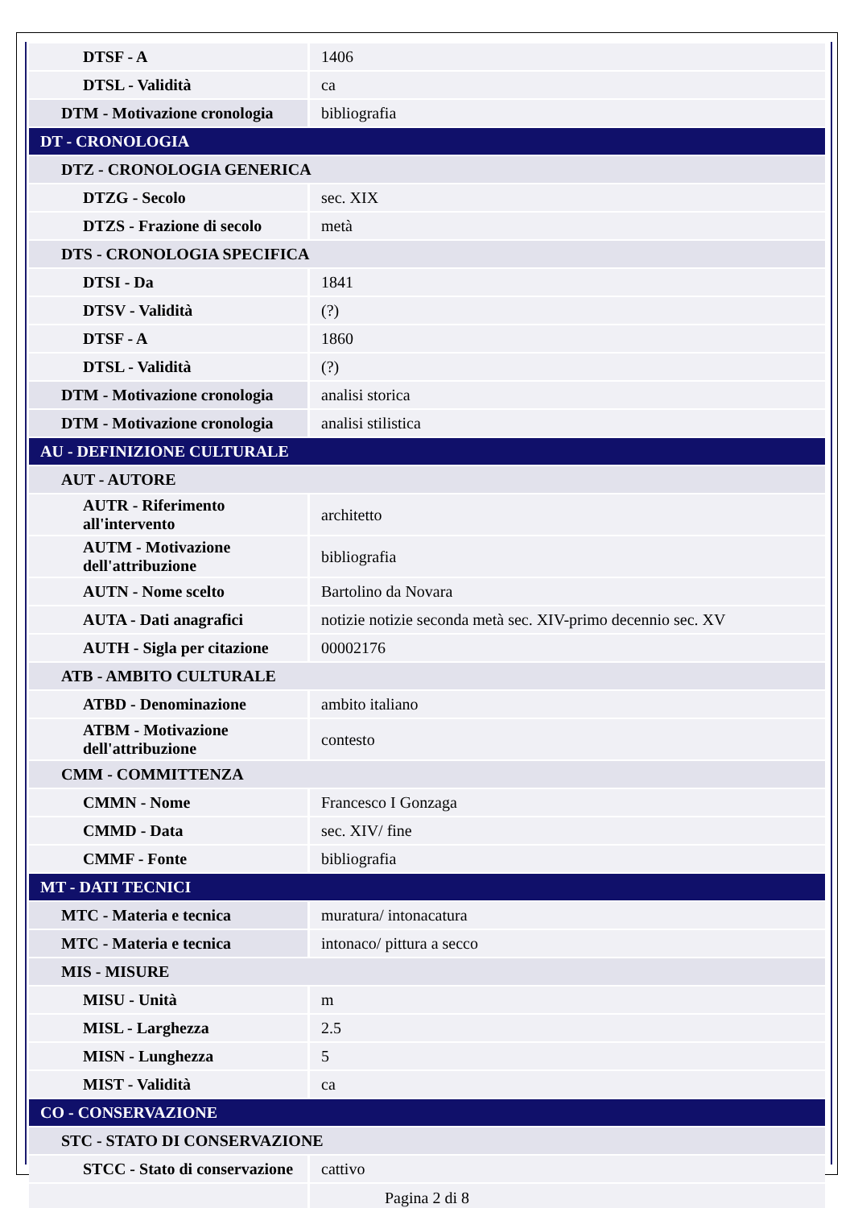| DTSF - A | 1406 |
| DTSL - Validità | ca |
| DTM - Motivazione cronologia | bibliografia |
| DT - CRONOLOGIA | |
| DTZ - CRONOLOGIA GENERICA | |
| DTZG - Secolo | sec. XIX |
| DTZS - Frazione di secolo | metà |
| DTS - CRONOLOGIA SPECIFICA | |
| DTSI - Da | 1841 |
| DTSV - Validità | (?) |
| DTSF - A | 1860 |
| DTSL - Validità | (?) |
| DTM - Motivazione cronologia | analisi storica |
| DTM - Motivazione cronologia | analisi stilistica |
| AU - DEFINIZIONE CULTURALE | |
| AUT - AUTORE | |
| AUTR - Riferimento all'intervento | architetto |
| AUTM - Motivazione dell'attribuzione | bibliografia |
| AUTN - Nome scelto | Bartolino da Novara |
| AUTA - Dati anagrafici | notizie notizie seconda metà sec. XIV-primo decennio sec. XV |
| AUTH - Sigla per citazione | 00002176 |
| ATB - AMBITO CULTURALE | |
| ATBD - Denominazione | ambito italiano |
| ATBM - Motivazione dell'attribuzione | contesto |
| CMM - COMMITTENZA | |
| CMMN - Nome | Francesco I Gonzaga |
| CMMD - Data | sec. XIV/ fine |
| CMMF - Fonte | bibliografia |
| MT - DATI TECNICI | |
| MTC - Materia e tecnica | muratura/ intonacatura |
| MTC - Materia e tecnica | intonaco/ pittura a secco |
| MIS - MISURE | |
| MISU - Unità | m |
| MISL - Larghezza | 2.5 |
| MISN - Lunghezza | 5 |
| MIST - Validità | ca |
| CO - CONSERVAZIONE | |
| STC - STATO DI CONSERVAZIONE | |
| STCC - Stato di conservazione | cattivo |
Pagina 2 di 8